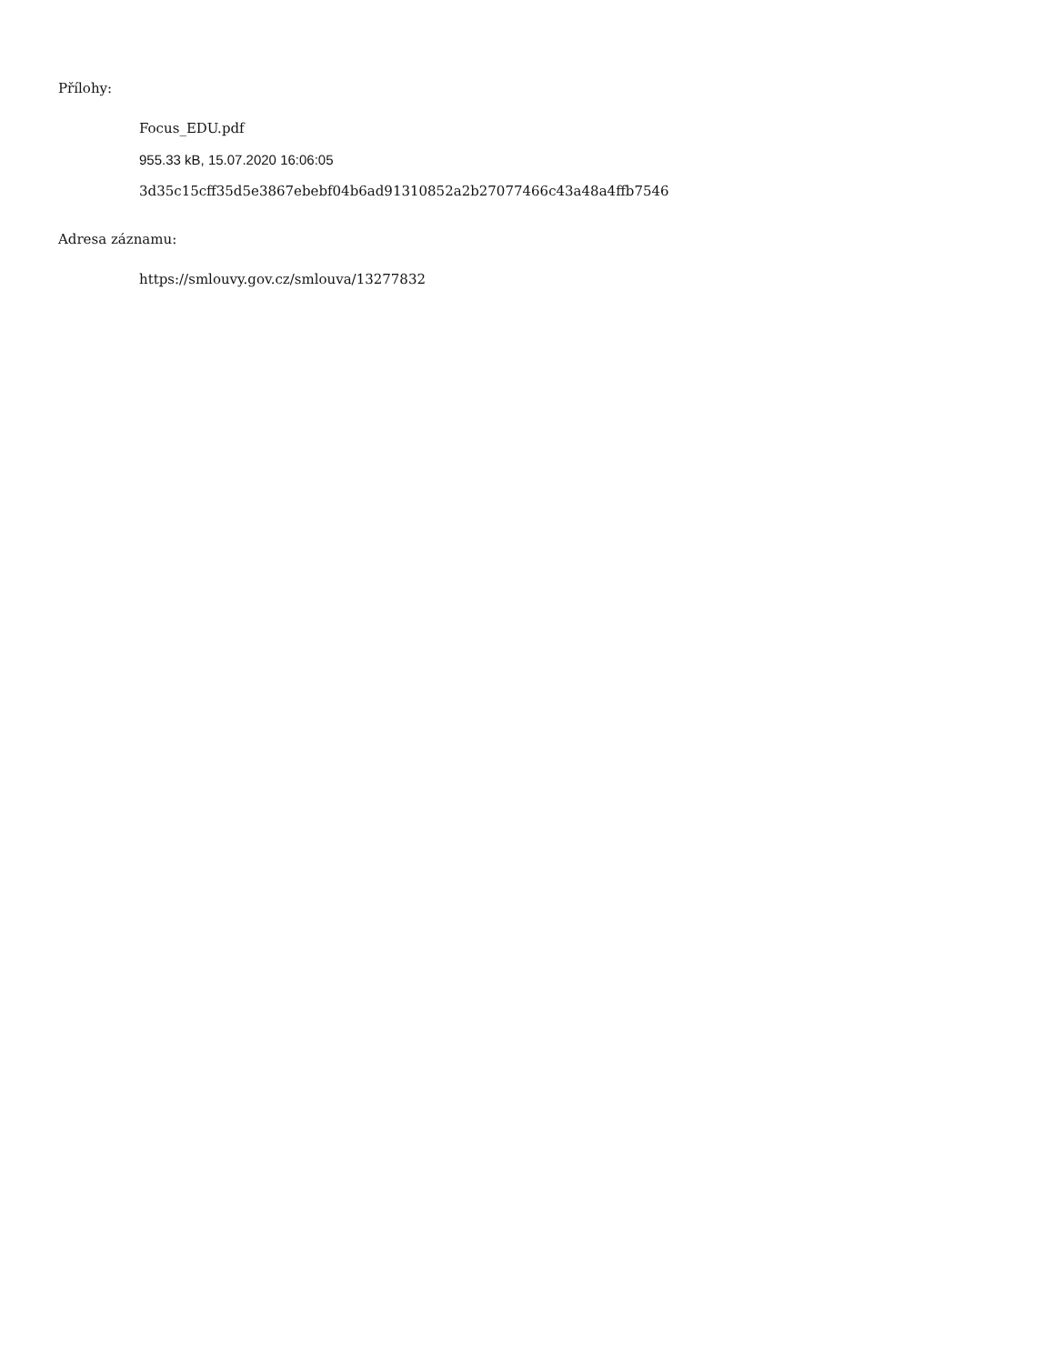Přílohy:
Focus_EDU.pdf
955.33 kB, 15.07.2020 16:06:05
3d35c15cff35d5e3867ebebf04b6ad91310852a2b27077466c43a48a4ffb7546
Adresa záznamu:
https://smlouvy.gov.cz/smlouva/13277832